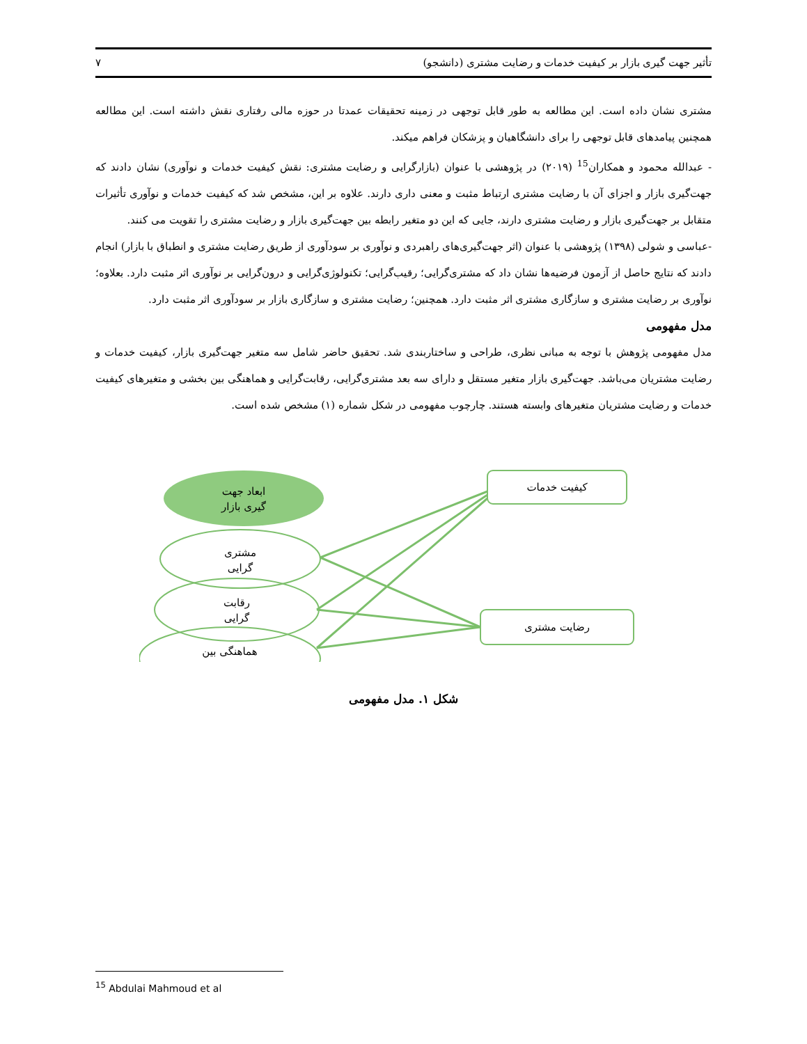تأثیر جهت گیری بازار بر کیفیت خدمات و رضایت مشتری (دانشجو) ۷
مشتری نشان داده است. این مطالعه به طور قابل توجهی در زمینه تحقیقات عمدتا در حوزه مالی رفتاری نقش داشته است. این مطالعه همچنین پیامدهای قابل توجهی را برای دانشگاهیان و پزشکان فراهم میکند.
- عبدالله محمود و همکاران<sup>15</sup> (۲۰۱۹) در پژوهشی با عنوان (بازارگرایی و رضایت مشتری: نقش کیفیت خدمات و نوآوری) نشان دادند که جهت‌گیری بازار و اجزای آن با رضایت مشتری ارتباط مثبت و معنی داری دارند. علاوه بر این، مشخص شد که کیفیت خدمات و نوآوری تأثیرات متقابل بر جهت‌گیری بازار و رضایت مشتری دارند، جایی که این دو متغیر رابطه بین جهت‌گیری بازار و رضایت مشتری را تقویت می کنند.
-عباسی و شولی (۱۳۹۸) پژوهشی با عنوان (اثر جهت‌گیری‌های راهبردی و نوآوری بر سودآوری از طریق رضایت مشتری و انطباق با بازار) انجام دادند که نتایج حاصل از آزمون فرضیه‌ها نشان داد که مشتری‌گرایی؛ رقیب‌گرایی؛ تکنولوژی‌گرایی و درون‌گرایی بر نوآوری اثر مثبت دارد. بعلاوه؛ نوآوری بر رضایت مشتری و سازگاری مشتری اثر مثبت دارد. همچنین؛ رضایت مشتری و سازگاری بازار بر سودآوری اثر مثبت دارد.
مدل مفهومی
مدل مفهومی پژوهش با توجه به مبانی نظری، طراحی و ساختاربندی شد. تحقیق حاضر شامل سه متغیر جهت‌گیری بازار، کیفیت خدمات و رضایت مشتریان می‌باشد. جهت‌گیری بازار متغیر مستقل و دارای سه بعد مشتری‌گرایی، رقابت‌گرایی و هماهنگی بین بخشی و متغیرهای کیفیت خدمات و رضایت مشتریان متغیرهای وابسته هستند. چارچوب مفهومی در شکل شماره (۱) مشخص شده است.
ابعاد جهت
گیری بازار
مشتری
گرایی
رقابت
گرایی
هماهنگی بین
کیفیت خدمات
رضایت مشتری
شکل ۱. مدل مفهومی
<sup>15</sup> Abdulai Mahmoud et al